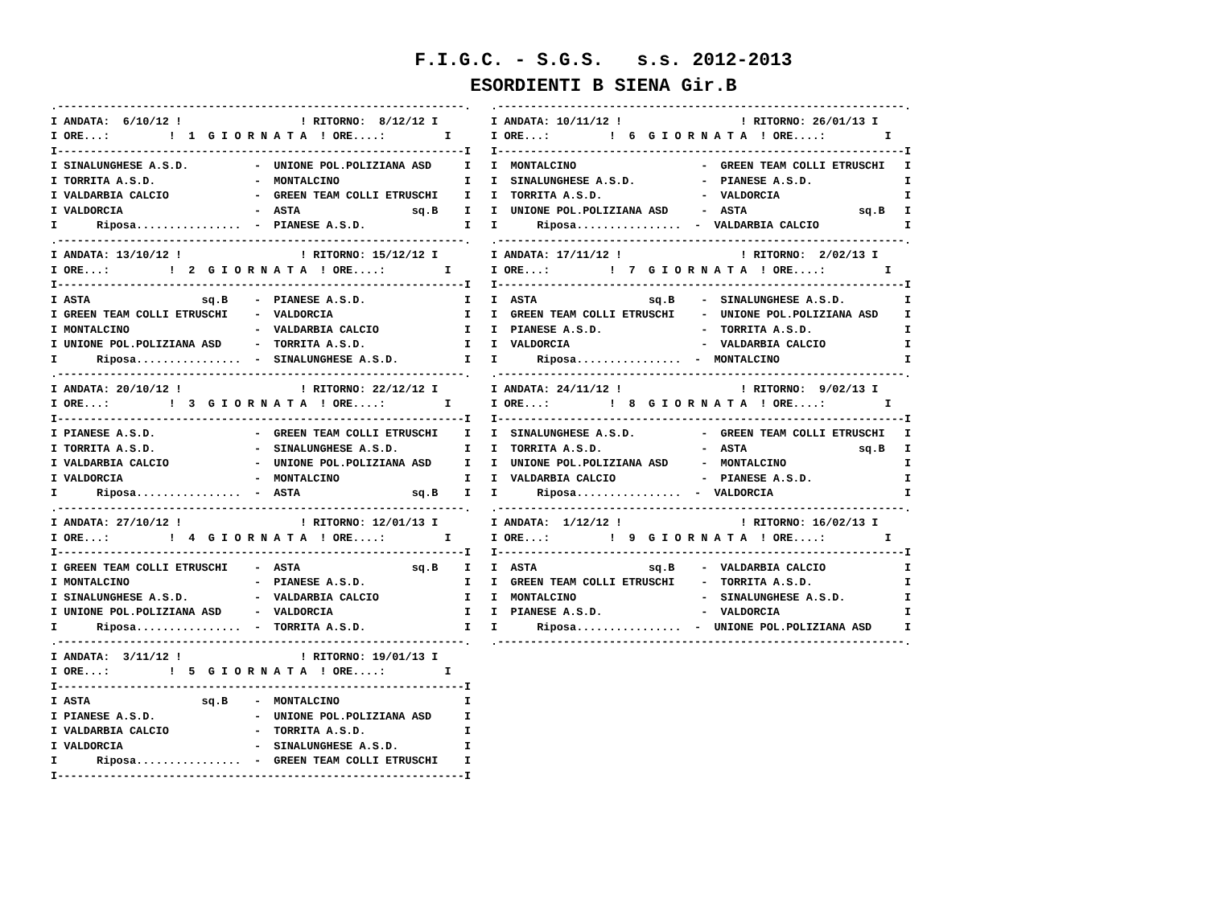F.I.G.C. - S.G.S. s.s. 2012-2013
ESORDIENTI B SIENA Gir.B
.--------------------------------------------------------------.
I ANDATA:  6/10/12 !                  ! RITORNO:  8/12/12 I
I ORE...:         !  1  G I O R N A T A  ! ORE....:         I
I--------------------------------------------------------------I
I SINALUNGHESE A.S.D.          -  UNIONE POL.POLIZIANA ASD     I
I TORRITA A.S.D.               -  MONTALCINO                   I
I VALDARBIA CALCIO             -  GREEN TEAM COLLI ETRUSCHI    I
I VALDORCIA                    -  ASTA                 sq.B    I
I      Riposa................  -  PIANESE A.S.D.               I
.--------------------------------------------------------------.
I ANDATA: 13/10/12 !                  ! RITORNO: 15/12/12 I
I ORE...:         !  2  G I O R N A T A  ! ORE....:         I
I--------------------------------------------------------------I
I ASTA                 sq.B    -  PIANESE A.S.D.               I
I GREEN TEAM COLLI ETRUSCHI    -  VALDORCIA                    I
I MONTALCINO                   -  VALDARBIA CALCIO             I
I UNIONE POL.POLIZIANA ASD     -  TORRITA A.S.D.               I
I      Riposa................  -  SINALUNGHESE A.S.D.          I
.--------------------------------------------------------------.
I ANDATA: 20/10/12 !                  ! RITORNO: 22/12/12 I
I ORE...:         !  3  G I O R N A T A  ! ORE....:         I
I--------------------------------------------------------------I
I PIANESE A.S.D.               -  GREEN TEAM COLLI ETRUSCHI    I
I TORRITA A.S.D.               -  SINALUNGHESE A.S.D.          I
I VALDARBIA CALCIO             -  UNIONE POL.POLIZIANA ASD     I
I VALDORCIA                    -  MONTALCINO                   I
I      Riposa................  -  ASTA                 sq.B    I
.--------------------------------------------------------------.
I ANDATA: 27/10/12 !                  ! RITORNO: 12/01/13 I
I ORE...:         !  4  G I O R N A T A  ! ORE....:         I
I--------------------------------------------------------------I
I GREEN TEAM COLLI ETRUSCHI    -  ASTA                 sq.B    I
I MONTALCINO                   -  PIANESE A.S.D.               I
I SINALUNGHESE A.S.D.          -  VALDARBIA CALCIO             I
I UNIONE POL.POLIZIANA ASD     -  VALDORCIA                    I
I      Riposa................  -  TORRITA A.S.D.               I
.--------------------------------------------------------------.
I ANDATA:  3/11/12 !                  ! RITORNO: 19/01/13 I
I ORE...:         !  5  G I O R N A T A  ! ORE....:         I
I--------------------------------------------------------------I
I ASTA                 sq.B    -  MONTALCINO                   I
I PIANESE A.S.D.               -  UNIONE POL.POLIZIANA ASD     I
I VALDARBIA CALCIO             -  TORRITA A.S.D.               I
I VALDORCIA                    -  SINALUNGHESE A.S.D.          I
I      Riposa................  -  GREEN TEAM COLLI ETRUSCHI    I
I--------------------------------------------------------------I
.--------------------------------------------------------------.
I ANDATA: 10/11/12 !                  ! RITORNO: 26/01/13 I
I ORE...:         !  6  G I O R N A T A  ! ORE....:         I
I--------------------------------------------------------------I
I  MONTALCINO                   -  GREEN TEAM COLLI ETRUSCHI   I
I  SINALUNGHESE A.S.D.          -  PIANESE A.S.D.              I
I  TORRITA A.S.D.               -  VALDORCIA                   I
I  UNIONE POL.POLIZIANA ASD     -  ASTA                 sq.B   I
I      Riposa................  -  VALDARBIA CALCIO             I
.--------------------------------------------------------------.
I ANDATA: 17/11/12 !                  ! RITORNO:  2/02/13 I
I ORE...:         !  7  G I O R N A T A  ! ORE....:         I
I--------------------------------------------------------------I
I  ASTA                 sq.B    -  SINALUNGHESE A.S.D.         I
I  GREEN TEAM COLLI ETRUSCHI    -  UNIONE POL.POLIZIANA ASD    I
I  PIANESE A.S.D.               -  TORRITA A.S.D.              I
I  VALDORCIA                    -  VALDARBIA CALCIO            I
I      Riposa................  -  MONTALCINO                   I
.--------------------------------------------------------------.
I ANDATA: 24/11/12 !                  ! RITORNO:  9/02/13 I
I ORE...:         !  8  G I O R N A T A  ! ORE....:         I
I--------------------------------------------------------------I
I  SINALUNGHESE A.S.D.          -  GREEN TEAM COLLI ETRUSCHI   I
I  TORRITA A.S.D.               -  ASTA                 sq.B   I
I  UNIONE POL.POLIZIANA ASD     -  MONTALCINO                  I
I  VALDARBIA CALCIO             -  PIANESE A.S.D.              I
I      Riposa................  -  VALDORCIA                    I
.--------------------------------------------------------------.
I ANDATA:  1/12/12 !                  ! RITORNO: 16/02/13 I
I ORE...:         !  9  G I O R N A T A  ! ORE....:         I
I--------------------------------------------------------------I
I  ASTA                 sq.B    -  VALDARBIA CALCIO            I
I  GREEN TEAM COLLI ETRUSCHI    -  TORRITA A.S.D.              I
I  MONTALCINO                   -  SINALUNGHESE A.S.D.         I
I  PIANESE A.S.D.               -  VALDORCIA                   I
I      Riposa................  -  UNIONE POL.POLIZIANA ASD     I
.--------------------------------------------------------------.